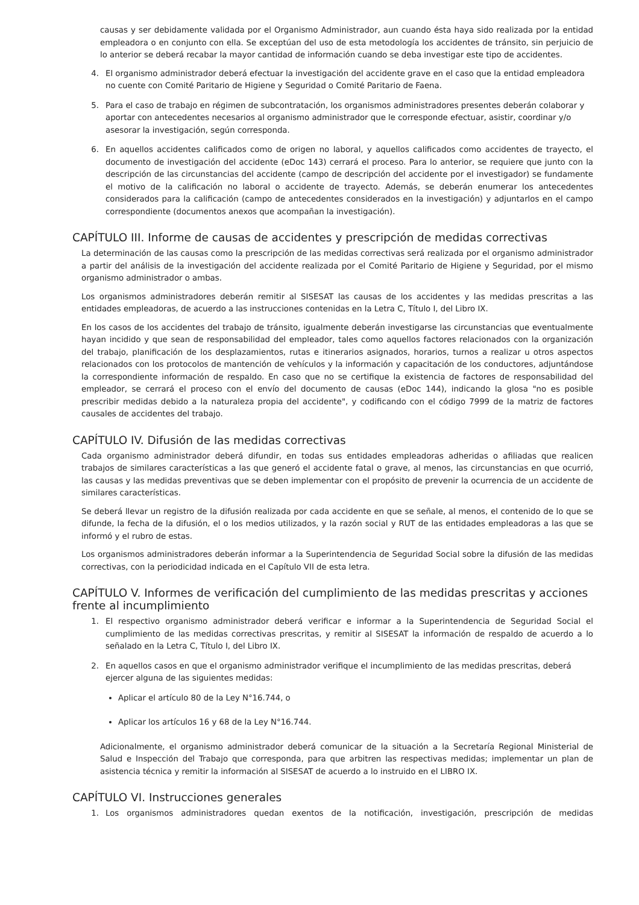causas y ser debidamente validada por el Organismo Administrador, aun cuando ésta haya sido realizada por la entidad empleadora o en conjunto con ella. Se exceptúan del uso de esta metodología los accidentes de tránsito, sin perjuicio de lo anterior se deberá recabar la mayor cantidad de información cuando se deba investigar este tipo de accidentes.
4. El organismo administrador deberá efectuar la investigación del accidente grave en el caso que la entidad empleadora no cuente con Comité Paritario de Higiene y Seguridad o Comité Paritario de Faena.
5. Para el caso de trabajo en régimen de subcontratación, los organismos administradores presentes deberán colaborar y aportar con antecedentes necesarios al organismo administrador que le corresponde efectuar, asistir, coordinar y/o asesorar la investigación, según corresponda.
6. En aquellos accidentes calificados como de origen no laboral, y aquellos calificados como accidentes de trayecto, el documento de investigación del accidente (eDoc 143) cerrará el proceso. Para lo anterior, se requiere que junto con la descripción de las circunstancias del accidente (campo de descripción del accidente por el investigador) se fundamente el motivo de la calificación no laboral o accidente de trayecto. Además, se deberán enumerar los antecedentes considerados para la calificación (campo de antecedentes considerados en la investigación) y adjuntarlos en el campo correspondiente (documentos anexos que acompañan la investigación).
CAPÍTULO III. Informe de causas de accidentes y prescripción de medidas correctivas
La determinación de las causas como la prescripción de las medidas correctivas será realizada por el organismo administrador a partir del análisis de la investigación del accidente realizada por el Comité Paritario de Higiene y Seguridad, por el mismo organismo administrador o ambas.
Los organismos administradores deberán remitir al SISESAT las causas de los accidentes y las medidas prescritas a las entidades empleadoras, de acuerdo a las instrucciones contenidas en la Letra C, Título I, del Libro IX.
En los casos de los accidentes del trabajo de tránsito, igualmente deberán investigarse las circunstancias que eventualmente hayan incidido y que sean de responsabilidad del empleador, tales como aquellos factores relacionados con la organización del trabajo, planificación de los desplazamientos, rutas e itinerarios asignados, horarios, turnos a realizar u otros aspectos relacionados con los protocolos de mantención de vehículos y la información y capacitación de los conductores, adjuntándose la correspondiente información de respaldo. En caso que no se certifique la existencia de factores de responsabilidad del empleador, se cerrará el proceso con el envío del documento de causas (eDoc 144), indicando la glosa "no es posible prescribir medidas debido a la naturaleza propia del accidente", y codificando con el código 7999 de la matriz de factores causales de accidentes del trabajo.
CAPÍTULO IV. Difusión de las medidas correctivas
Cada organismo administrador deberá difundir, en todas sus entidades empleadoras adheridas o afiliadas que realicen trabajos de similares características a las que generó el accidente fatal o grave, al menos, las circunstancias en que ocurrió, las causas y las medidas preventivas que se deben implementar con el propósito de prevenir la ocurrencia de un accidente de similares características.
Se deberá llevar un registro de la difusión realizada por cada accidente en que se señale, al menos, el contenido de lo que se difunde, la fecha de la difusión, el o los medios utilizados, y la razón social y RUT de las entidades empleadoras a las que se informó y el rubro de estas.
Los organismos administradores deberán informar a la Superintendencia de Seguridad Social sobre la difusión de las medidas correctivas, con la periodicidad indicada en el Capítulo VII de esta letra.
CAPÍTULO V. Informes de verificación del cumplimiento de las medidas prescritas y acciones frente al incumplimiento
1. El respectivo organismo administrador deberá verificar e informar a la Superintendencia de Seguridad Social el cumplimiento de las medidas correctivas prescritas, y remitir al SISESAT la información de respaldo de acuerdo a lo señalado en la Letra C, Título I, del Libro IX.
2. En aquellos casos en que el organismo administrador verifique el incumplimiento de las medidas prescritas, deberá ejercer alguna de las siguientes medidas:
Aplicar el artículo 80 de la Ley N°16.744, o
Aplicar los artículos 16 y 68 de la Ley N°16.744.
Adicionalmente, el organismo administrador deberá comunicar de la situación a la Secretaría Regional Ministerial de Salud e Inspección del Trabajo que corresponda, para que arbitren las respectivas medidas; implementar un plan de asistencia técnica y remitir la información al SISESAT de acuerdo a lo instruido en el LIBRO IX.
CAPÍTULO VI. Instrucciones generales
1. Los organismos administradores quedan exentos de la notificación, investigación, prescripción de medidas